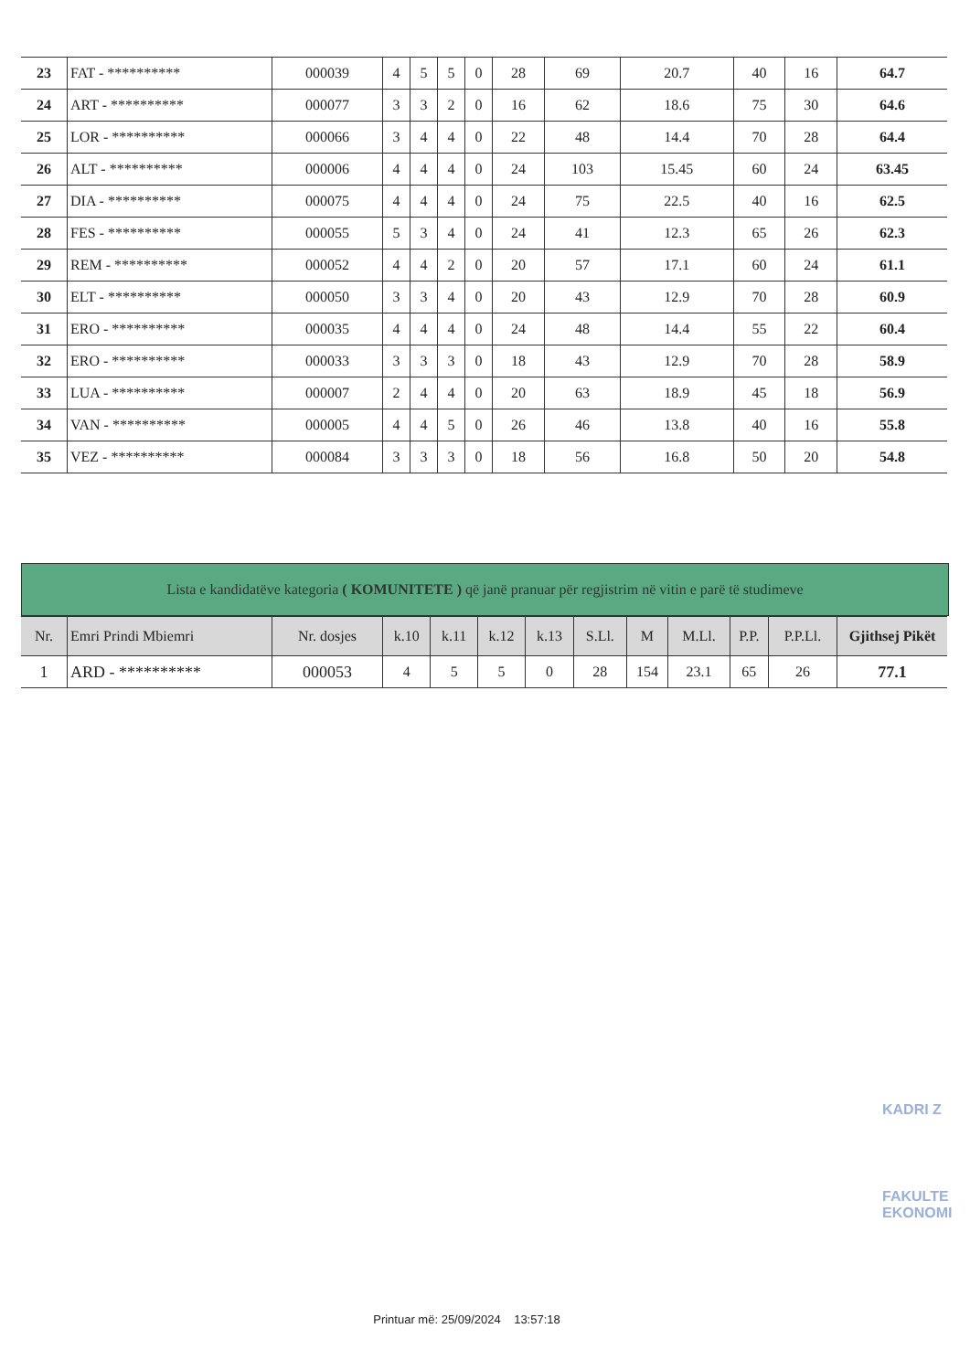| 23 | FAT - ********** | 000039 | 4 | 5 | 5 | 0 | 28 | 69 | 20.7 | 40 | 16 | 64.7 |
| 24 | ART - ********** | 000077 | 3 | 3 | 2 | 0 | 16 | 62 | 18.6 | 75 | 30 | 64.6 |
| 25 | LOR - ********** | 000066 | 3 | 4 | 4 | 0 | 22 | 48 | 14.4 | 70 | 28 | 64.4 |
| 26 | ALT - ********** | 000006 | 4 | 4 | 4 | 0 | 24 | 103 | 15.45 | 60 | 24 | 63.45 |
| 27 | DIA - ********** | 000075 | 4 | 4 | 4 | 0 | 24 | 75 | 22.5 | 40 | 16 | 62.5 |
| 28 | FES - ********** | 000055 | 5 | 3 | 4 | 0 | 24 | 41 | 12.3 | 65 | 26 | 62.3 |
| 29 | REM - ********** | 000052 | 4 | 4 | 2 | 0 | 20 | 57 | 17.1 | 60 | 24 | 61.1 |
| 30 | ELT - ********** | 000050 | 3 | 3 | 4 | 0 | 20 | 43 | 12.9 | 70 | 28 | 60.9 |
| 31 | ERO - ********** | 000035 | 4 | 4 | 4 | 0 | 24 | 48 | 14.4 | 55 | 22 | 60.4 |
| 32 | ERO - ********** | 000033 | 3 | 3 | 3 | 0 | 18 | 43 | 12.9 | 70 | 28 | 58.9 |
| 33 | LUA - ********** | 000007 | 2 | 4 | 4 | 0 | 20 | 63 | 18.9 | 45 | 18 | 56.9 |
| 34 | VAN - ********** | 000005 | 4 | 4 | 5 | 0 | 26 | 46 | 13.8 | 40 | 16 | 55.8 |
| 35 | VEZ - ********** | 000084 | 3 | 3 | 3 | 0 | 18 | 56 | 16.8 | 50 | 20 | 54.8 |
Lista e kandidatëve kategoria ( KOMUNITETE ) që janë pranuar për regjistrim në vitin e parë të studimeve
| Nr. | Emri Prindi Mbiemri | Nr. dosjes | k.10 | k.11 | k.12 | k.13 | S.Ll. | M | M.Ll. | P.P. | P.P.Ll. | Gjithsej Pikët |
| --- | --- | --- | --- | --- | --- | --- | --- | --- | --- | --- | --- | --- |
| 1 | ARD - ********** | 000053 | 4 | 5 | 5 | 0 | 28 | 154 | 23.1 | 65 | 26 | 77.1 |
KADRI Z
FAKULTE
EKONOMI
Printuar më: 25/09/2024 13:57:18